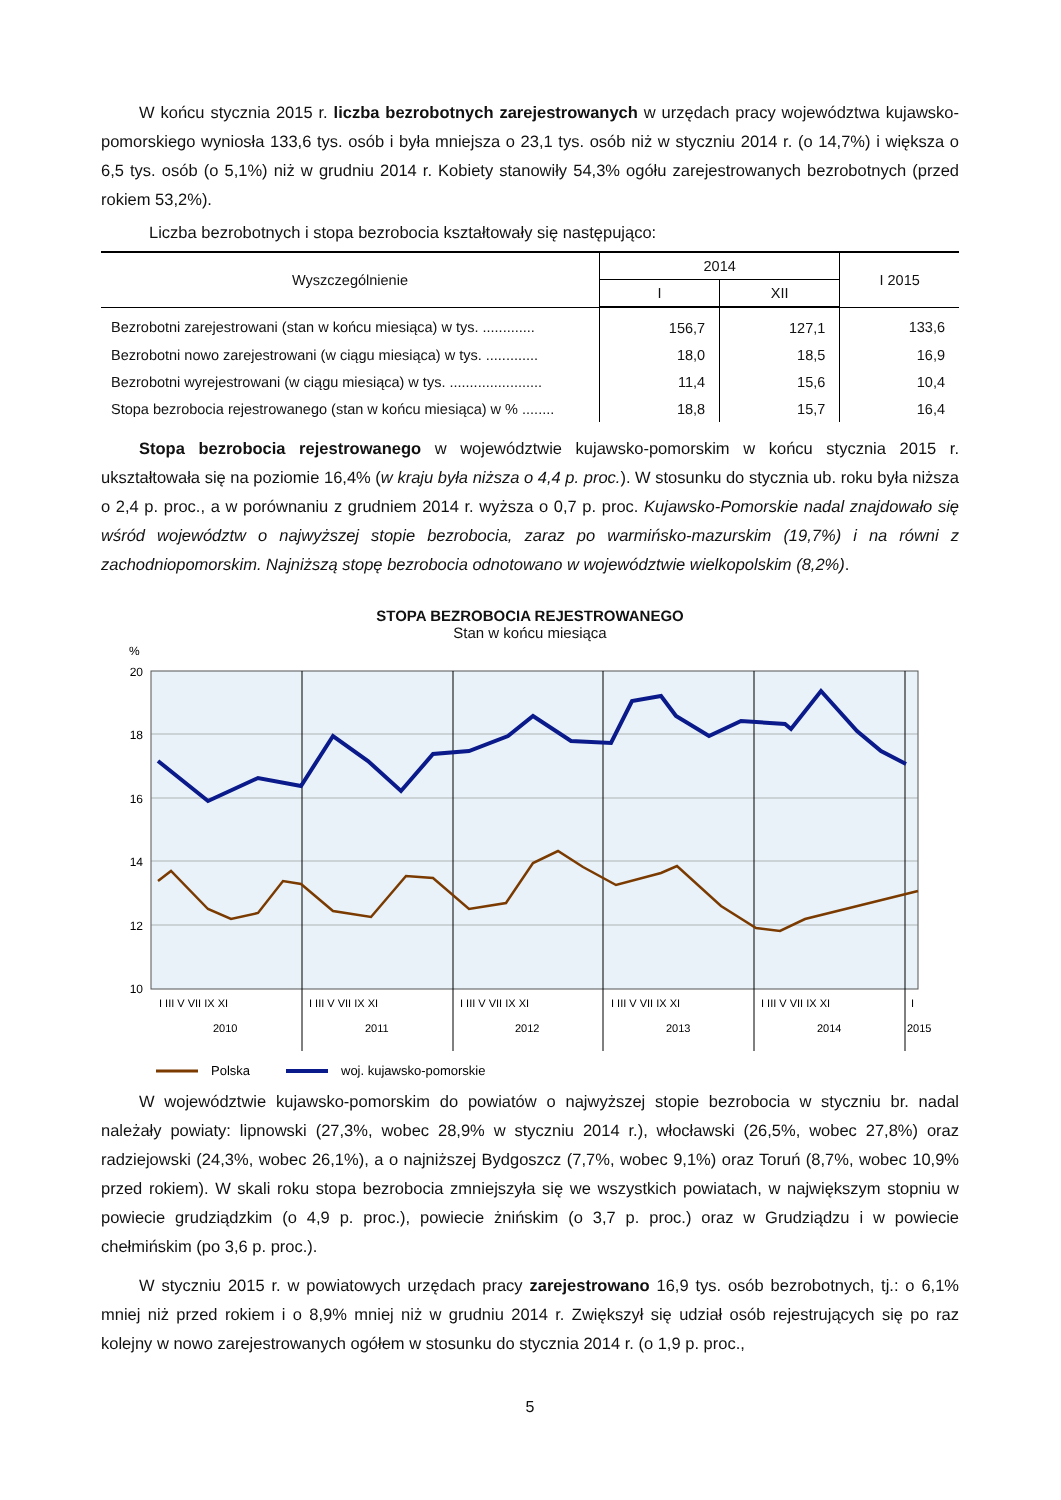W końcu stycznia 2015 r. liczba bezrobotnych zarejestrowanych w urzędach pracy województwa kujawsko-pomorskiego wyniosła 133,6 tys. osób i była mniejsza o 23,1 tys. osób niż w styczniu 2014 r. (o 14,7%) i większa o 6,5 tys. osób (o 5,1%) niż w grudniu 2014 r. Kobiety stanowiły 54,3% ogółu zarejestrowanych bezrobotnych (przed rokiem 53,2%).
Liczba bezrobotnych i stopa bezrobocia kształtowały się następująco:
| Wyszczególnienie | 2014 | | I 2015 |
| --- | --- | --- | --- |
| | I | XII | |
| Bezrobotni zarejestrowani (stan w końcu miesiąca) w tys. ............. | 156,7 | 127,1 | 133,6 |
| Bezrobotni nowo zarejestrowani (w ciągu miesiąca) w tys. ............. | 18,0 | 18,5 | 16,9 |
| Bezrobotni wyrejestrowani (w ciągu miesiąca) w tys. ....................... | 11,4 | 15,6 | 10,4 |
| Stopa bezrobocia rejestrowanego (stan w końcu miesiąca) w % ........ | 18,8 | 15,7 | 16,4 |
Stopa bezrobocia rejestrowanego w województwie kujawsko-pomorskim w końcu stycznia 2015 r. ukształtowała się na poziomie 16,4% (w kraju była niższa o 4,4 p. proc.). W stosunku do stycznia ub. roku była niższa o 2,4 p. proc., a w porównaniu z grudniem 2014 r. wyższa o 0,7 p. proc. Kujawsko-Pomorskie nadal znajdowało się wśród województw o najwyższej stopie bezrobocia, zaraz po warmińsko-mazurskim (19,7%) i na równi z zachodniopomorskim. Najniższą stopę bezrobocia odnotowano w województwie wielkopolskim (8,2%).
STOPA BEZROBOCIA REJESTROWANEGO
Stan w końcu miesiąca
%
20
18
16
14
12
10
I III V VII IX XI
I III V VII IX XI
I III V VII IX XI
I III V VII IX XI
I III V VII IX XI
I
2010
2011
2012
2013
2014
2015
Polska
woj. kujawsko-pomorskie
W województwie kujawsko-pomorskim do powiatów o najwyższej stopie bezrobocia w styczniu br. nadal należały powiaty: lipnowski (27,3%, wobec 28,9% w styczniu 2014 r.), włocławski (26,5%, wobec 27,8%) oraz radziejowski (24,3%, wobec 26,1%), a o najniższej Bydgoszcz (7,7%, wobec 9,1%) oraz Toruń (8,7%, wobec 10,9% przed rokiem). W skali roku stopa bezrobocia zmniejszyła się we wszystkich powiatach, w największym stopniu w powiecie grudziądzkim (o 4,9 p. proc.), powiecie żnińskim (o 3,7 p. proc.) oraz w Grudziądzu i w powiecie chełmińskim (po 3,6 p. proc.).
W styczniu 2015 r. w powiatowych urzędach pracy zarejestrowano 16,9 tys. osób bezrobotnych, tj.: o 6,1% mniej niż przed rokiem i o 8,9% mniej niż w grudniu 2014 r. Zwiększył się udział osób rejestrujących się po raz kolejny w nowo zarejestrowanych ogółem w stosunku do stycznia 2014 r. (o 1,9 p. proc.,
5